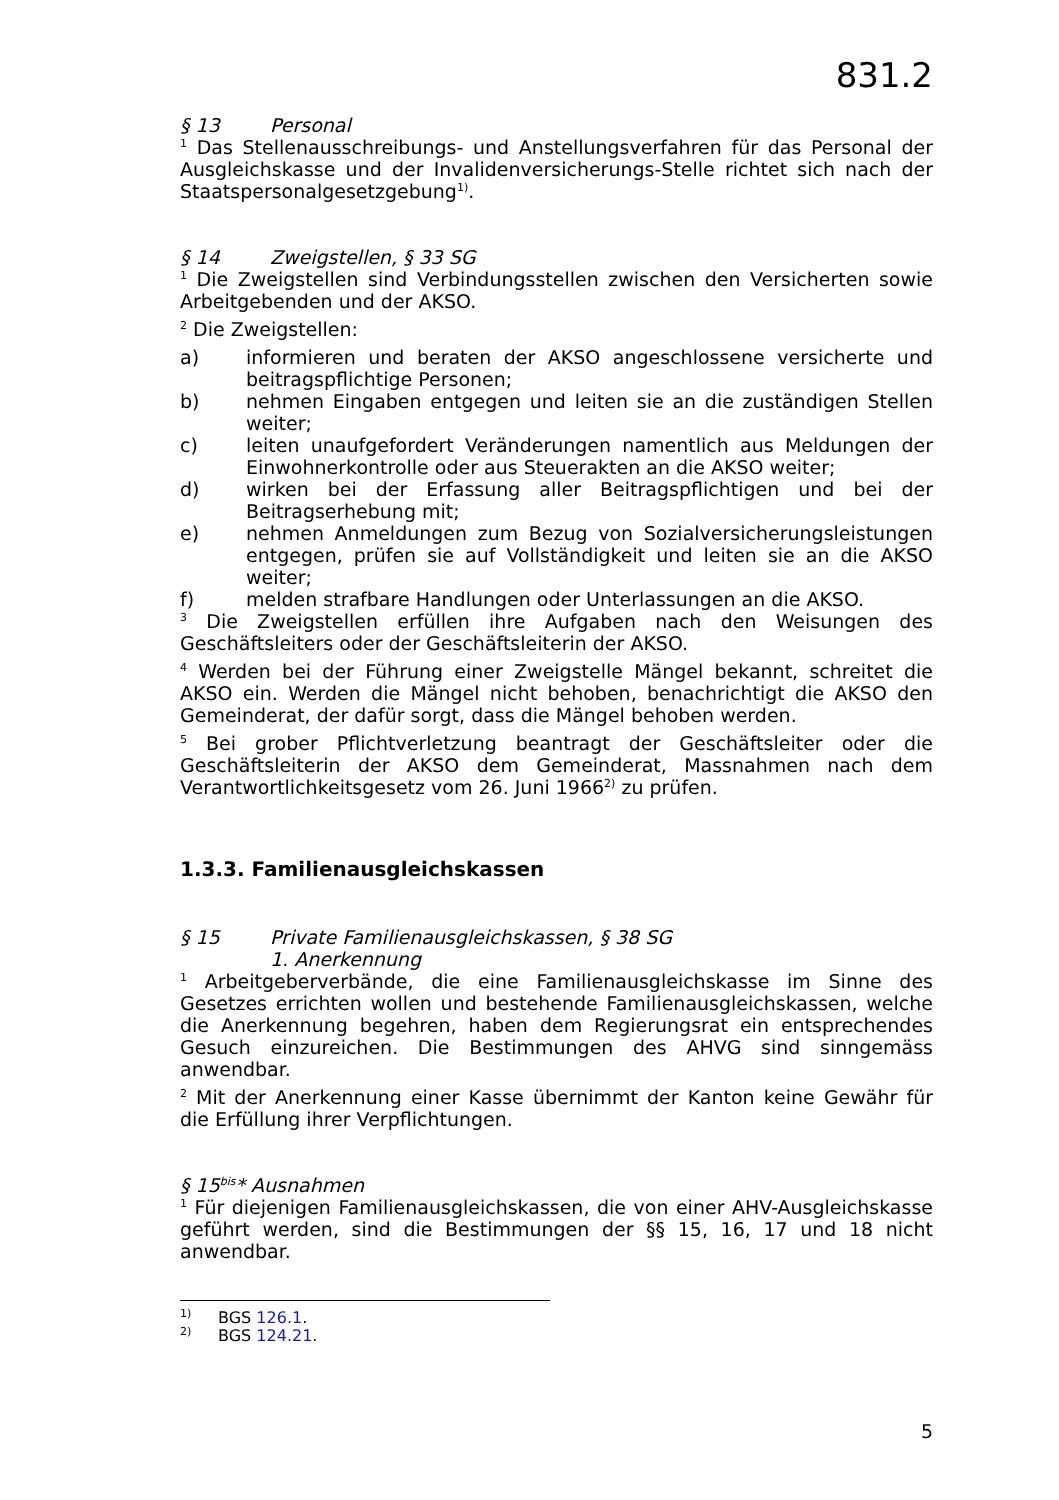831.2
§ 13 Personal
<sup>1</sup> Das Stellenausschreibungs- und Anstellungsverfahren für das Personal der Ausgleichskasse und der Invalidenversicherungs-Stelle richtet sich nach der Staatspersonalgesetzgebung<sup>1)</sup>.
§ 14 Zweigstellen, § 33 SG
<sup>1</sup> Die Zweigstellen sind Verbindungsstellen zwischen den Versicherten sowie Arbeitgebenden und der AKSO.
<sup>2</sup> Die Zweigstellen:
a) informieren und beraten der AKSO angeschlossene versicherte und beitragspflichtige Personen;
b) nehmen Eingaben entgegen und leiten sie an die zuständigen Stellen weiter;
c) leiten unaufgefordert Veränderungen namentlich aus Meldungen der Einwohnerkontrolle oder aus Steuerakten an die AKSO weiter;
d) wirken bei der Erfassung aller Beitragspflichtigen und bei der Beitragserhebung mit;
e) nehmen Anmeldungen zum Bezug von Sozialversicherungsleistungen entgegen, prüfen sie auf Vollständigkeit und leiten sie an die AKSO weiter;
f) melden strafbare Handlungen oder Unterlassungen an die AKSO.
<sup>3</sup> Die Zweigstellen erfüllen ihre Aufgaben nach den Weisungen des Geschäftsleiters oder der Geschäftsleiterin der AKSO.
<sup>4</sup> Werden bei der Führung einer Zweigstelle Mängel bekannt, schreitet die AKSO ein. Werden die Mängel nicht behoben, benachrichtigt die AKSO den Gemeinderat, der dafür sorgt, dass die Mängel behoben werden.
<sup>5</sup> Bei grober Pflichtverletzung beantragt der Geschäftsleiter oder die Geschäftsleiterin der AKSO dem Gemeinderat, Massnahmen nach dem Verantwortlichkeitsgesetz vom 26. Juni 1966<sup>2)</sup> zu prüfen.
1.3.3. Familienausgleichskassen
§ 15 Private Familienausgleichskassen, § 38 SG
1. Anerkennung
<sup>1</sup> Arbeitgeberverbände, die eine Familienausgleichskasse im Sinne des Gesetzes errichten wollen und bestehende Familienausgleichskassen, welche die Anerkennung begehren, haben dem Regierungsrat ein entsprechendes Gesuch einzureichen. Die Bestimmungen des AHVG sind sinngemäss anwendbar.
<sup>2</sup> Mit der Anerkennung einer Kasse übernimmt der Kanton keine Gewähr für die Erfüllung ihrer Verpflichtungen.
§ 15<sup>bis</sup>* Ausnahmen
<sup>1</sup> Für diejenigen Familienausgleichskassen, die von einer AHV-Ausgleichskasse geführt werden, sind die Bestimmungen der §§ 15, 16, 17 und 18 nicht anwendbar.
<sup>1)</sup> BGS 126.1.
<sup>2)</sup> BGS 124.21.
5